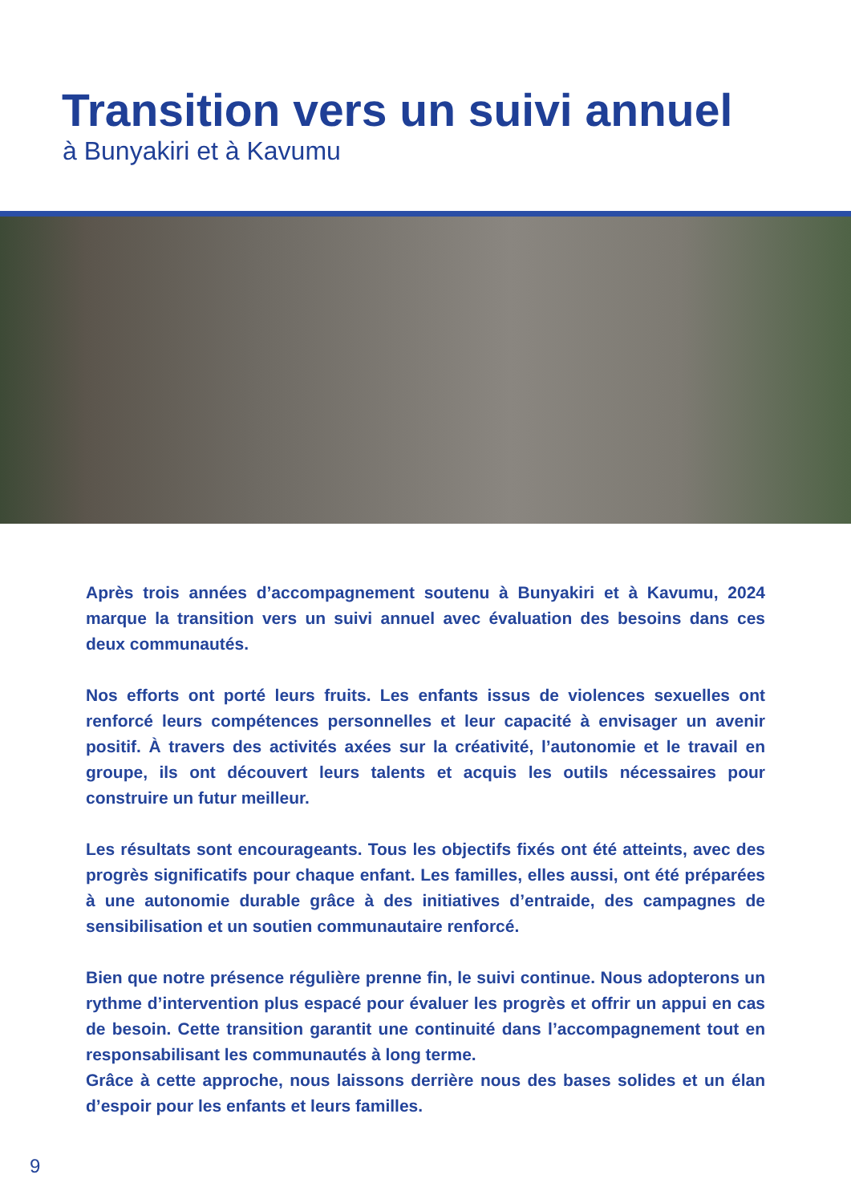Transition vers un suivi annuel
à Bunyakiri et à Kavumu
Après trois années d’accompagnement soutenu à Bunyakiri et à Kavumu, 2024 marque la transition vers un suivi annuel avec évaluation des besoins dans ces deux communautés.
Nos efforts ont porté leurs fruits. Les enfants issus de violences sexuelles ont renforcé leurs compétences personnelles et leur capacité à envisager un avenir positif. À travers des activités axées sur la créativité, l’autonomie et le travail en groupe, ils ont découvert leurs talents et acquis les outils nécessaires pour construire un futur meilleur.
Les résultats sont encourageants. Tous les objectifs fixés ont été atteints, avec des progrès significatifs pour chaque enfant. Les familles, elles aussi, ont été préparées à une autonomie durable grâce à des initiatives d’entraide, des campagnes de sensibilisation et un soutien communautaire renforcé.
Bien que notre présence régulière prenne fin, le suivi continue. Nous adopterons un rythme d’intervention plus espacé pour évaluer les progrès et offrir un appui en cas de besoin. Cette transition garantit une continuité dans l’accompagnement tout en responsabilisant les communautés à long terme.
Grâce à cette approche, nous laissons derrière nous des bases solides et un élan d’espoir pour les enfants et leurs familles.
9